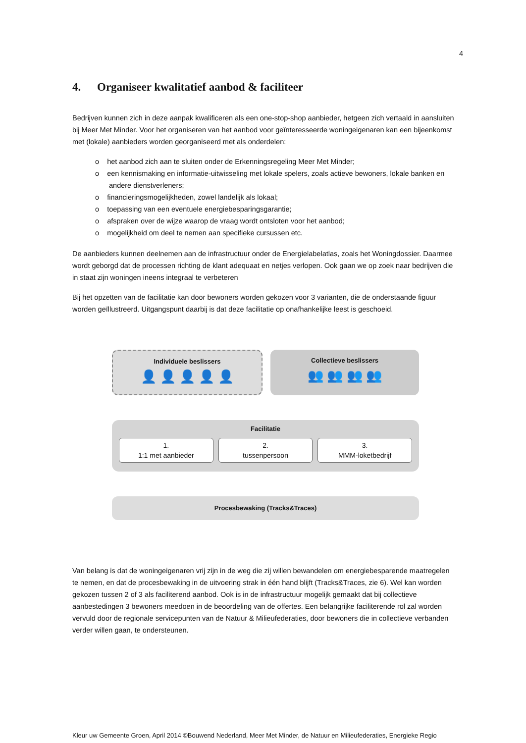4
4. Organiseer kwalitatief aanbod & faciliteer
Bedrijven kunnen zich in deze aanpak kwalificeren als een one-stop-shop aanbieder, hetgeen zich vertaald in aansluiten bij Meer Met Minder. Voor het organiseren van het aanbod voor geïnteresseerde woningeigenaren kan een bijeenkomst met (lokale) aanbieders worden georganiseerd met als onderdelen:
o het aanbod zich aan te sluiten onder de Erkenningsregeling Meer Met Minder;
o een kennismaking en informatie-uitwisseling met lokale spelers, zoals actieve bewoners, lokale banken en andere dienstverleners;
o financieringsmogelijkheden, zowel landelijk als lokaal;
o toepassing van een eventuele energiebesparingsgarantie;
o afspraken over de wijze waarop de vraag wordt ontsloten voor het aanbod;
o mogelijkheid om deel te nemen aan specifieke cursussen etc.
De aanbieders kunnen deelnemen aan de infrastructuur onder de Energielabelatlas, zoals het Woningdossier. Daarmee wordt geborgd dat de processen richting de klant adequaat en netjes verlopen. Ook gaan we op zoek naar bedrijven die in staat zijn woningen ineens integraal te verbeteren
Bij het opzetten van de facilitatie kan door bewoners worden gekozen voor 3 varianten, die de onderstaande figuur worden geïllustreerd. Uitgangspunt daarbij is dat deze facilitatie op onafhankelijke leest is geschoeid.
Individuele beslissers
👤 👤 👤 👤 👤
Collectieve beslissers
👥 👥 👥 👥
Facilitatie
1.
1:1 met aanbieder
2.
tussenpersoon
3.
MMM-loketbedrijf
Procesbewaking (Tracks&Traces)
Van belang is dat de woningeigenaren vrij zijn in de weg die zij willen bewandelen om energiebesparende maatregelen te nemen, en dat de procesbewaking in de uitvoering strak in één hand blijft (Tracks&Traces, zie 6). Wel kan worden gekozen tussen 2 of 3 als faciliterend aanbod. Ook is in de infrastructuur mogelijk gemaakt dat bij collectieve aanbestedingen 3 bewoners meedoen in de beoordeling van de offertes. Een belangrijke faciliterende rol zal worden vervuld door de regionale servicepunten van de Natuur & Milieufederaties, door bewoners die in collectieve verbanden verder willen gaan, te ondersteunen.
Kleur uw Gemeente Groen, April 2014 ©Bouwend Nederland, Meer Met Minder, de Natuur en Milieufederaties, Energieke Regio